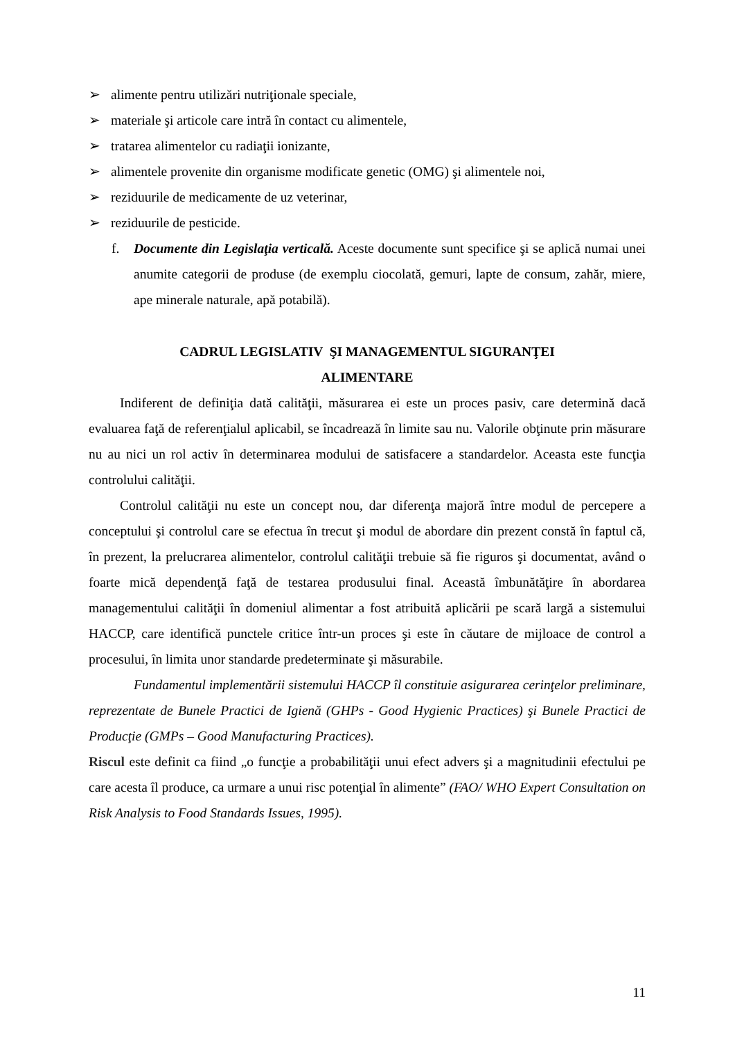➢ alimente pentru utilizări nutriţionale speciale,
➢ materiale şi articole care intră în contact cu alimentele,
➢ tratarea alimentelor cu radiaţii ionizante,
➢ alimentele provenite din organisme modificate genetic (OMG) şi alimentele noi,
➢ reziduurile de medicamente de uz veterinar,
➢ reziduurile de pesticide.
f. Documente din Legislaţia verticală. Aceste documente sunt specifice şi se aplică numai unei anumite categorii de produse (de exemplu ciocolată, gemuri, lapte de consum, zahăr, miere, ape minerale naturale, apă potabilă).
CADRUL LEGISLATIV ŞI MANAGEMENTUL SIGURANŢEI
ALIMENTARE
Indiferent de definiţia dată calităţii, măsurarea ei este un proces pasiv, care determină dacă evaluarea faţă de referenţialul aplicabil, se încadrează în limite sau nu. Valorile obţinute prin măsurare nu au nici un rol activ în determinarea modului de satisfacere a standardelor. Aceasta este funcţia controlului calităţii.
Controlul calităţii nu este un concept nou, dar diferenţa majoră între modul de percepere a conceptului şi controlul care se efectua în trecut şi modul de abordare din prezent constă în faptul că, în prezent, la prelucrarea alimentelor, controlul calităţii trebuie să fie riguros şi documentat, având o foarte mică dependenţă faţă de testarea produsului final. Această îmbunătăţire în abordarea managementului calităţii în domeniul alimentar a fost atribuită aplicării pe scară largă a sistemului HACCP, care identifică punctele critice într-un proces şi este în căutare de mijloace de control a procesului, în limita unor standarde predeterminate şi măsurabile.
Fundamentul implementării sistemului HACCP îl constituie asigurarea cerinţelor preliminare, reprezentate de Bunele Practici de Igienă (GHPs - Good Hygienic Practices) şi Bunele Practici de Producţie (GMPs – Good Manufacturing Practices).
Riscul este definit ca fiind „o funcţie a probabilităţii unui efect advers şi a magnitudinii efectului pe care acesta îl produce, ca urmare a unui risc potenţial în alimente” (FAO/ WHO Expert Consultation on Risk Analysis to Food Standards Issues, 1995).
11